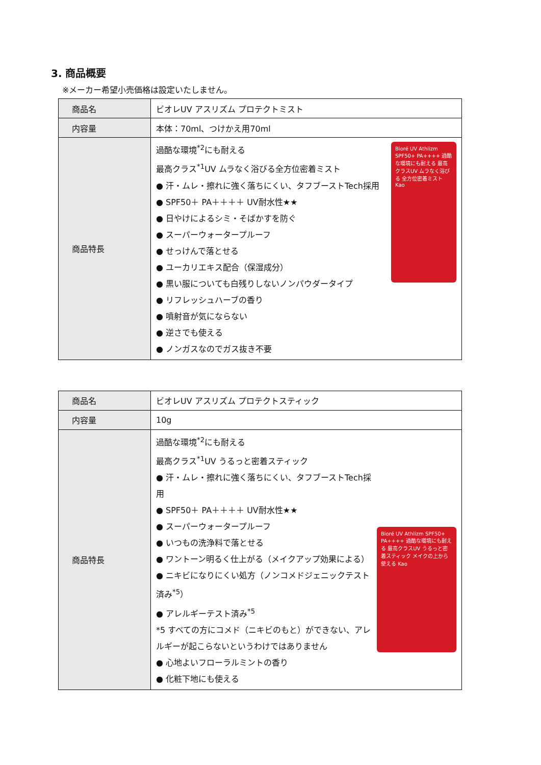3. 商品概要
※メーカー希望小売価格は設定いたしません。
| 商品名 | ビオレUV アスリズム プロテクトミスト |
| 内容量 | 本体：70ml、つけかえ用70ml |
| 商品特長 | 過酷な環境<sup>*2</sup>にも耐える 最高クラス<sup>*1</sup>UV ムラなく浴びる全方位密着ミスト ● 汗・ムレ・擦れに強く落ちにくい、タフブーストTech採用 ● SPF50＋ PA＋＋＋＋ UV耐水性★★ ● 日やけによるシミ・そばかすを防ぐ ● スーパーウォータープルーフ ● せっけんで落とせる ● ユーカリエキス配合（保湿成分） ● 黒い服についても白残りしないノンパウダータイプ ● リフレッシュハーブの香り ● 噴射音が気にならない ● 逆さでも使える ● ノンガスなのでガス抜き不要 Bioré UV Athlizm SPF50+ PA++++ 過酷な環境にも耐える 最高クラスUV ムラなく浴びる 全方位密着ミスト Kao |
| 商品名 | ビオレUV アスリズム プロテクトスティック |
| 内容量 | 10g |
| 商品特長 | 過酷な環境<sup>*2</sup>にも耐える 最高クラス<sup>*1</sup>UV うるっと密着スティック ● 汗・ムレ・擦れに強く落ちにくい、タフブーストTech採用 ● SPF50＋ PA＋＋＋＋ UV耐水性★★ ● スーパーウォータープルーフ ● いつもの洗浄料で落とせる ● ワントーン明るく仕上がる（メイクアップ効果による） ● ニキビになりにくい処方（ノンコメドジェニックテスト済み<sup>*5</sup>） ● アレルギーテスト済み<sup>*5</sup> *5 すべての方にコメド（ニキビのもと）ができない、アレルギーが起こらないというわけではありません ● 心地よいフローラルミントの香り ● 化粧下地にも使える Bioré UV Athlizm SPF50+ PA++++ 過酷な環境にも耐える 最高クラスUV うるっと密着スティック メイクの上から使える Kao |